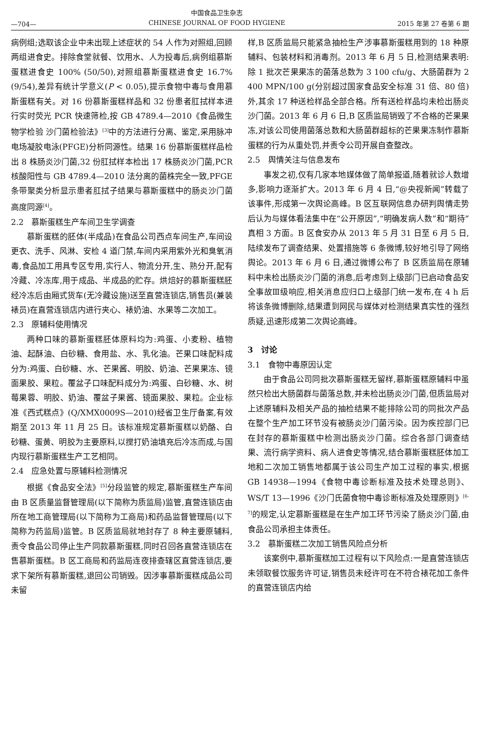—704— 中国食品卫生杂志
CHINESE JOURNAL OF FOOD HYGIENE 2015 年第 27 卷第 6 期
病例组;选取该企业中未出现上述症状的 54 人作为对照组,回顾两组进食史。排除食堂就餐、饮用水、人为投毒后,病例组慕斯蛋糕进食史 100% (50/50),对照组慕斯蛋糕进食史 16.7% (9/54),差异有统计学意义(P < 0.05),提示食物中毒与食用慕斯蛋糕有关。对 16 份慕斯蛋糕样品和 32 份患者肛拭样本进行实时荧光 PCR 快速筛检,按 GB 4789.4—2010《食品微生物学检验 沙门菌检验法》<sup>[3]</sup>中的方法进行分离、鉴定,采用脉冲电场凝胶电泳(PFGE)分析同源性。结果 16 份慕斯蛋糕样品检出 8 株肠炎沙门菌,32 份肛拭样本检出 17 株肠炎沙门菌,PCR 核酸阳性与 GB 4789.4—2010 法分离的菌株完全一致,PFGE 条带聚类分析显示患者肛拭子结果与慕斯蛋糕中的肠炎沙门菌高度同源<sup>[4]</sup>。
2.2　慕斯蛋糕生产车间卫生学调查
慕斯蛋糕的胚体(半成品)在食品公司西点车间生产,车间设更衣、洗手、风淋、安检 4 道门禁,车间内采用紫外光和臭氧消毒,食品加工用具专区专用,实行人、物流分开,生、熟分开,配有冷藏、冷冻库,用于成品、半成品的贮存。烘焙好的慕斯蛋糕胚经冷冻后由厢式货车(无冷藏设施)送至直营连锁店,销售员(兼装裱员)在直营连锁店内进行夹心、裱奶油、水果等二次加工。
2.3　原辅料使用情况
两种口味的慕斯蛋糕胚体原料均为:鸡蛋、小麦粉、植物油、起酥油、白砂糖、食用盐、水、乳化油。芒果口味配料成分为:鸡蛋、白砂糖、水、芒果酱、明胶、奶油、芒果果冻、镜面果胶、果粒。覆盆子口味配料成分为:鸡蛋、白砂糖、水、树莓果蓉、明胶、奶油、覆盆子果酱、镜面果胶、果粒。企业标准《西式糕点》(Q/XMX0009S—2010)经省卫生厅备案,有效期至 2013 年 11 月 25 日。该标准规定慕斯蛋糕以奶酪、白砂糖、蛋黄、明胶为主要原料,以搅打奶油填充后冷冻而成,与国内现行慕斯蛋糕生产工艺相同。
2.4　应急处置与原辅料检测情况
根据《食品安全法》<sup>[5]</sup>分段监管的规定,慕斯蛋糕生产车间由 B 区质量监督管理局(以下简称为质监局)监管,直营连锁店由所在地工商管理局(以下简称为工商局)和药品监督管理局(以下简称为药监局)监管。B 区质监局就地封存了 8 种主要原辅料,责令食品公司停止生产同款慕斯蛋糕,同时召回各直营连锁店在售慕斯蛋糕。B 区工商局和药监局连夜排查辖区直营连锁店,要求下架所有慕斯蛋糕,退回公司销毁。因涉事慕斯蛋糕成品公司未留
样,B 区质监局只能紧急抽检生产涉事慕斯蛋糕用到的 18 种原辅料、包装材料和消毒剂。2013 年 6 月 5 日,检测结果表明:除 1 批次芒果果冻的菌落总数为 3 100 cfu/g、大肠菌群为 2 400 MPN/100 g(分别超过国家食品安全标准 31 倍、80 倍)外,其余 17 种送检样品全部合格。所有送检样品均未检出肠炎沙门菌。2013 年 6 月 6 日,B 区质监局销毁了不合格的芒果果冻,对该公司使用菌落总数和大肠菌群超标的芒果果冻制作慕斯蛋糕的行为从重处罚,并责令公司开展自查整改。
2.5　舆情关注与信息发布
事发之初,仅有几家本地媒体做了简单报道,随着就诊人数增多,影响力逐渐扩大。2013 年 6 月 4 日,“@央视新闻”转载了该事件,形成第一次舆论高峰。B 区互联网信息办研判舆情走势后认为与媒体看法集中在“公开原因”,“明确发病人数”和“期待”真相 3 方面。B 区食安办从 2013 年 5 月 31 日至 6 月 5 日,陆续发布了调查结果、处置措施等 6 条微博,较好地引导了网络舆论。2013 年 6 月 6 日,通过微博公布了 B 区质监局在原辅料中未检出肠炎沙门菌的消息,后考虑到上级部门已启动食品安全事故Ⅲ级响应,相关消息应归口上级部门统一发布,在 4 h 后将该条微博删除,结果遭到网民与媒体对检测结果真实性的强烈质疑,迅速形成第二次舆论高峰。
3　讨论
3.1　食物中毒原因认定
由于食品公司同批次慕斯蛋糕无留样,慕斯蛋糕原辅料中虽然只检出大肠菌群与菌落总数,并未检出肠炎沙门菌,但质监局对上述原辅料及相关产品的抽检结果不能排除公司的同批次产品在整个生产加工环节没有被肠炎沙门菌污染。因为疾控部门已在封存的慕斯蛋糕中检测出肠炎沙门菌。综合各部门调查结果、流行病学资料、病人进食史等情况,结合慕斯蛋糕胚体加工地和二次加工销售地都属于该公司生产加工过程的事实,根据 GB 14938—1994《食物中毒诊断标准及技术处理总则》、WS/T 13—1996《沙门氏菌食物中毒诊断标准及处理原则》<sup>[6-7]</sup>的规定,认定慕斯蛋糕是在生产加工环节污染了肠炎沙门菌,由食品公司承担主体责任。
3.2　慕斯蛋糕二次加工销售风险点分析
该案例中,慕斯蛋糕加工过程有以下风险点:一是直营连锁店未领取餐饮服务许可证,销售员未经许可在不符合裱花加工条件的直营连锁店内给